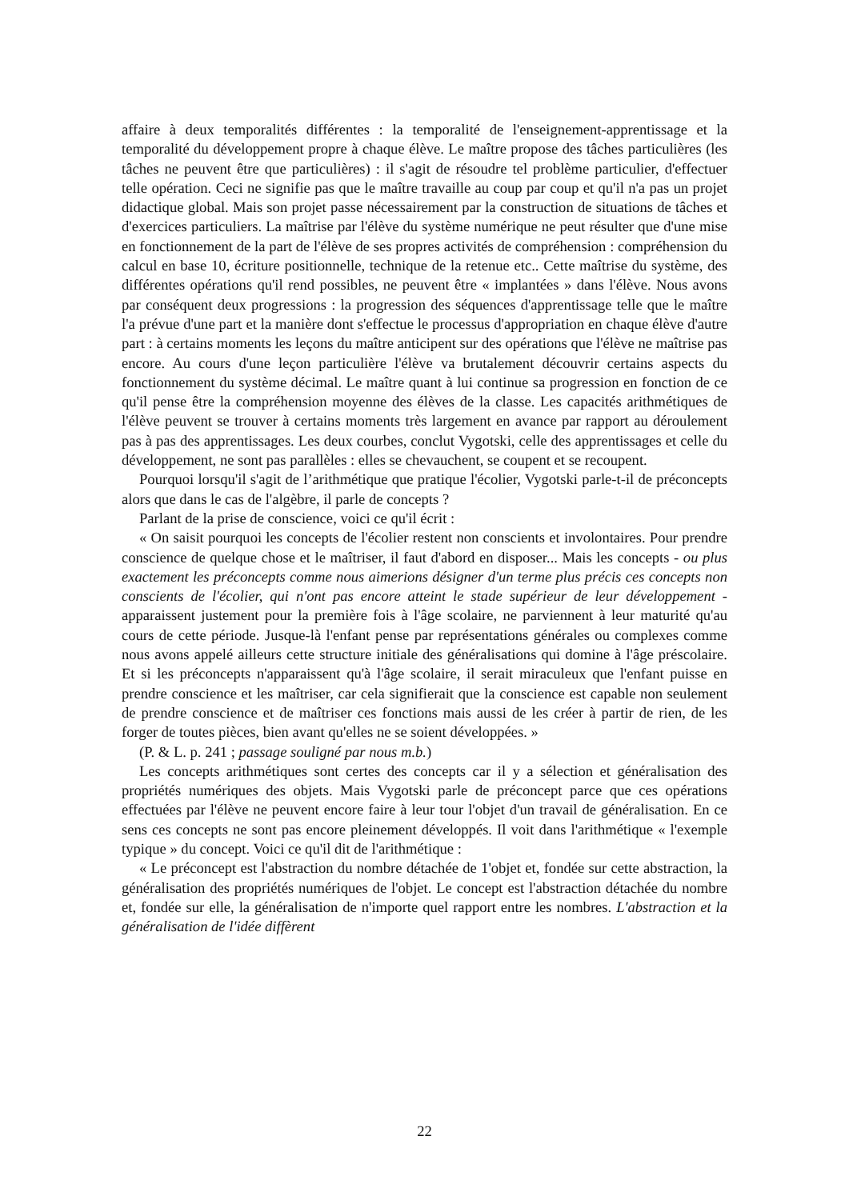affaire à deux temporalités différentes : la temporalité de l'enseignement-apprentissage et la temporalité du développement propre à chaque élève. Le maître propose des tâches particulières (les tâches ne peuvent être que particulières) : il s'agit de résoudre tel problème particulier, d'effectuer telle opération. Ceci ne signifie pas que le maître travaille au coup par coup et qu'il n'a pas un projet didactique global. Mais son projet passe nécessairement par la construction de situations de tâches et d'exercices particuliers. La maîtrise par l'élève du système numérique ne peut résulter que d'une mise en fonctionnement de la part de l'élève de ses propres activités de compréhension : compréhension du calcul en base 10, écriture positionnelle, technique de la retenue etc.. Cette maîtrise du système, des différentes opérations qu'il rend possibles, ne peuvent être « implantées » dans l'élève. Nous avons par conséquent deux progressions : la progression des séquences d'apprentissage telle que le maître l'a prévue d'une part et la manière dont s'effectue le processus d'appropriation en chaque élève d'autre part : à certains moments les leçons du maître anticipent sur des opérations que l'élève ne maîtrise pas encore. Au cours d'une leçon particulière l'élève va brutalement découvrir certains aspects du fonctionnement du système décimal. Le maître quant à lui continue sa progression en fonction de ce qu'il pense être la compréhension moyenne des élèves de la classe. Les capacités arithmétiques de l'élève peuvent se trouver à certains moments très largement en avance par rapport au déroulement pas à pas des apprentissages. Les deux courbes, conclut Vygotski, celle des apprentissages et celle du développement, ne sont pas parallèles : elles se chevauchent, se coupent et se recoupent.
Pourquoi lorsqu'il s'agit de l’arithmétique que pratique l'écolier, Vygotski parle-t-il de préconcepts alors que dans le cas de l'algèbre, il parle de concepts ?
Parlant de la prise de conscience, voici ce qu'il écrit :
« On saisit pourquoi les concepts de l'écolier restent non conscients et involontaires. Pour prendre conscience de quelque chose et le maîtriser, il faut d'abord en disposer... Mais les concepts - ou plus exactement les préconcepts comme nous aimerions désigner d'un terme plus précis ces concepts non conscients de l'écolier, qui n'ont pas encore atteint le stade supérieur de leur développement - apparaissent justement pour la première fois à l'âge scolaire, ne parviennent à leur maturité qu'au cours de cette période. Jusque-là l'enfant pense par représentations générales ou complexes comme nous avons appelé ailleurs cette structure initiale des généralisations qui domine à l'âge préscolaire. Et si les préconcepts n'apparaissent qu'à l'âge scolaire, il serait miraculeux que l'enfant puisse en prendre conscience et les maîtriser, car cela signifierait que la conscience est capable non seulement de prendre conscience et de maîtriser ces fonctions mais aussi de les créer à partir de rien, de les forger de toutes pièces, bien avant qu'elles ne se soient développées. »
(P. & L. p. 241 ; passage souligné par nous m.b.)
Les concepts arithmétiques sont certes des concepts car il y a sélection et généralisation des propriétés numériques des objets. Mais Vygotski parle de préconcept parce que ces opérations effectuées par l'élève ne peuvent encore faire à leur tour l'objet d'un travail de généralisation. En ce sens ces concepts ne sont pas encore pleinement développés. Il voit dans l'arithmétique « l'exemple typique » du concept. Voici ce qu'il dit de l'arithmétique :
« Le préconcept est l'abstraction du nombre détachée de 1'objet et, fondée sur cette abstraction, la généralisation des propriétés numériques de l'objet. Le concept est l'abstraction détachée du nombre et, fondée sur elle, la généralisation de n'importe quel rapport entre les nombres. L'abstraction et la généralisation de l'idée diffèrent
22